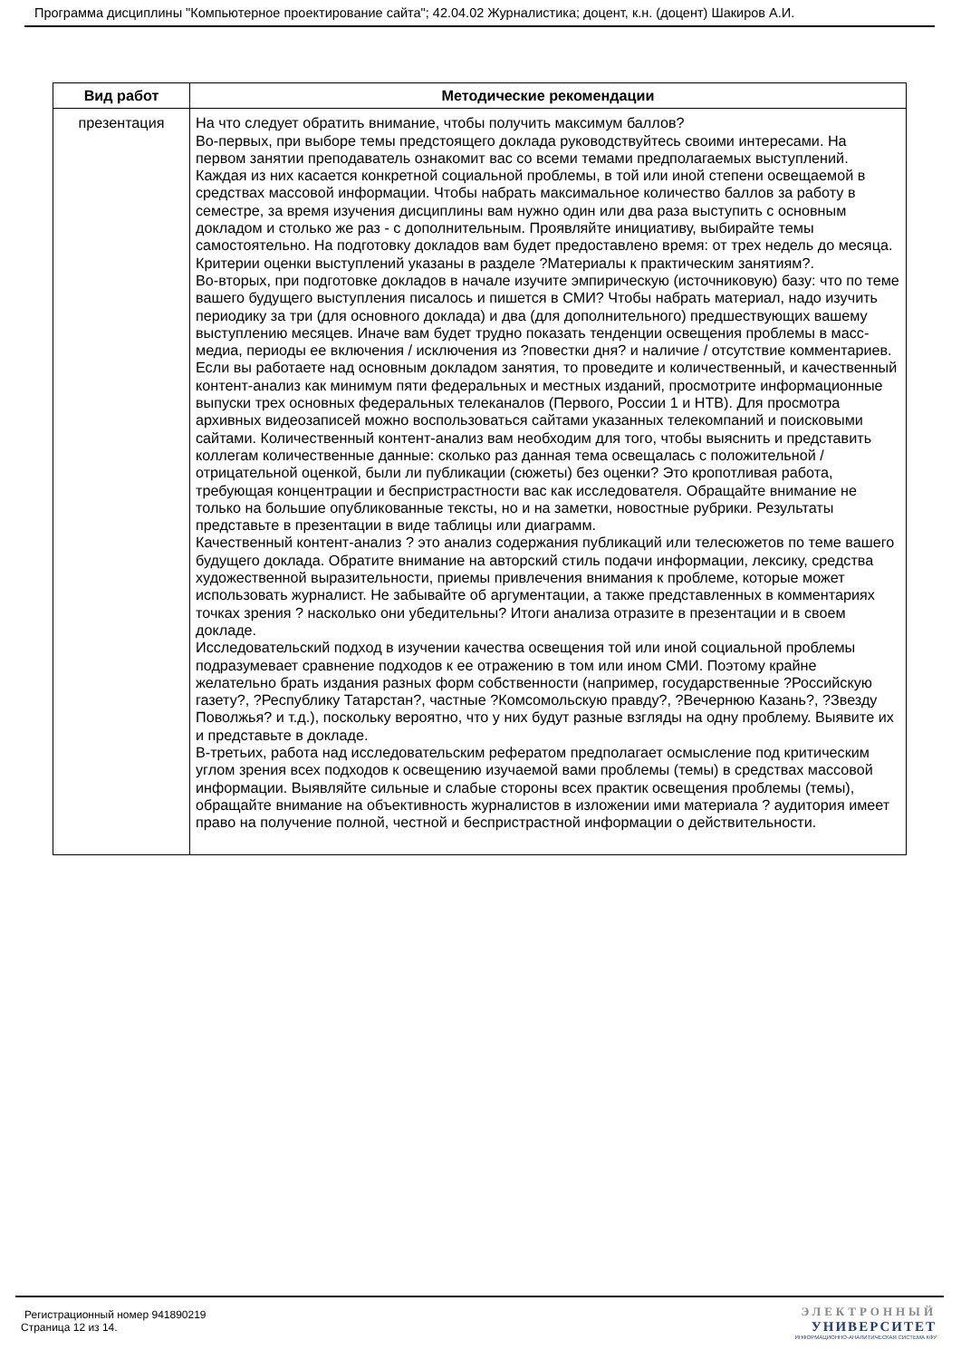Программа дисциплины "Компьютерное проектирование сайта"; 42.04.02 Журналистика; доцент, к.н. (доцент) Шакиров А.И.
| Вид работ | Методические рекомендации |
| --- | --- |
| презентация | На что следует обратить внимание, чтобы получить максимум баллов? Во-первых, при выборе темы предстоящего доклада руководствуйтесь своими интересами. На первом занятии преподаватель ознакомит вас со всеми темами предполагаемых выступлений. Каждая из них касается конкретной социальной проблемы, в той или иной степени освещаемой в средствах массовой информации. Чтобы набрать максимальное количество баллов за работу в семестре, за время изучения дисциплины вам нужно один или два раза выступить с основным докладом и столько же раз - с дополнительным. Проявляйте инициативу, выбирайте темы самостоятельно. На подготовку докладов вам будет предоставлено время: от трех недель до месяца. Критерии оценки выступлений указаны в разделе ?Материалы к практическим занятиям?. Во-вторых, при подготовке докладов в начале изучите эмпирическую (источниковую) базу: что по теме вашего будущего выступления писалось и пишется в СМИ? Чтобы набрать материал, надо изучить периодику за три (для основного доклада) и два (для дополнительного) предшествующих вашему выступлению месяцев. Иначе вам будет трудно показать тенденции освещения проблемы в масс-медиа, периоды ее включения / исключения из ?повестки дня? и наличие / отсутствие комментариев. Если вы работаете над основным докладом занятия, то проведите и количественный, и качественный контент-анализ как минимум пяти федеральных и местных изданий, просмотрите информационные выпуски трех основных федеральных телеканалов (Первого, России 1 и НТВ). Для просмотра архивных видеозаписей можно воспользоваться сайтами указанных телекомпаний и поисковыми сайтами. Количественный контент-анализ вам необходим для того, чтобы выяснить и представить коллегам количественные данные: сколько раз данная тема освещалась с положительной / отрицательной оценкой, были ли публикации (сюжеты) без оценки? Это кропотливая работа, требующая концентрации и беспристрастности вас как исследователя. Обращайте внимание не только на большие опубликованные тексты, но и на заметки, новостные рубрики. Результаты представьте в презентации в виде таблицы или диаграмм. Качественный контент-анализ ? это анализ содержания публикаций или телесюжетов по теме вашего будущего доклада. Обратите внимание на авторский стиль подачи информации, лексику, средства художественной выразительности, приемы привлечения внимания к проблеме, которые может использовать журналист. Не забывайте об аргументации, а также представленных в комментариях точках зрения ? насколько они убедительны? Итоги анализа отразите в презентации и в своем докладе. Исследовательский подход в изучении качества освещения той или иной социальной проблемы подразумевает сравнение подходов к ее отражению в том или ином СМИ. Поэтому крайне желательно брать издания разных форм собственности (например, государственные ?Российскую газету?, ?Республику Татарстан?, частные ?Комсомольскую правду?, ?Вечернюю Казань?, ?Звезду Поволжья? и т.д.), поскольку вероятно, что у них будут разные взгляды на одну проблему. Выявите их и представьте в докладе. В-третьих, работа над исследовательским рефератом предполагает осмысление под критическим углом зрения всех подходов к освещению изучаемой вами проблемы (темы) в средствах массовой информации. Выявляйте сильные и слабые стороны всех практик освещения проблемы (темы), обращайте внимание на объективность журналистов в изложении ими материала ? аудитория имеет право на получение полной, честной и беспристрастной информации о действительности. |
Регистрационный номер 941890219
Страница 12 из 14.
ЭЛЕКТРОННЫЙ
УНИВЕРСИТЕТ
ИНФОРМАЦИОННО-АНАЛИТИЧЕСКАЯ СИСТЕМА КФУ